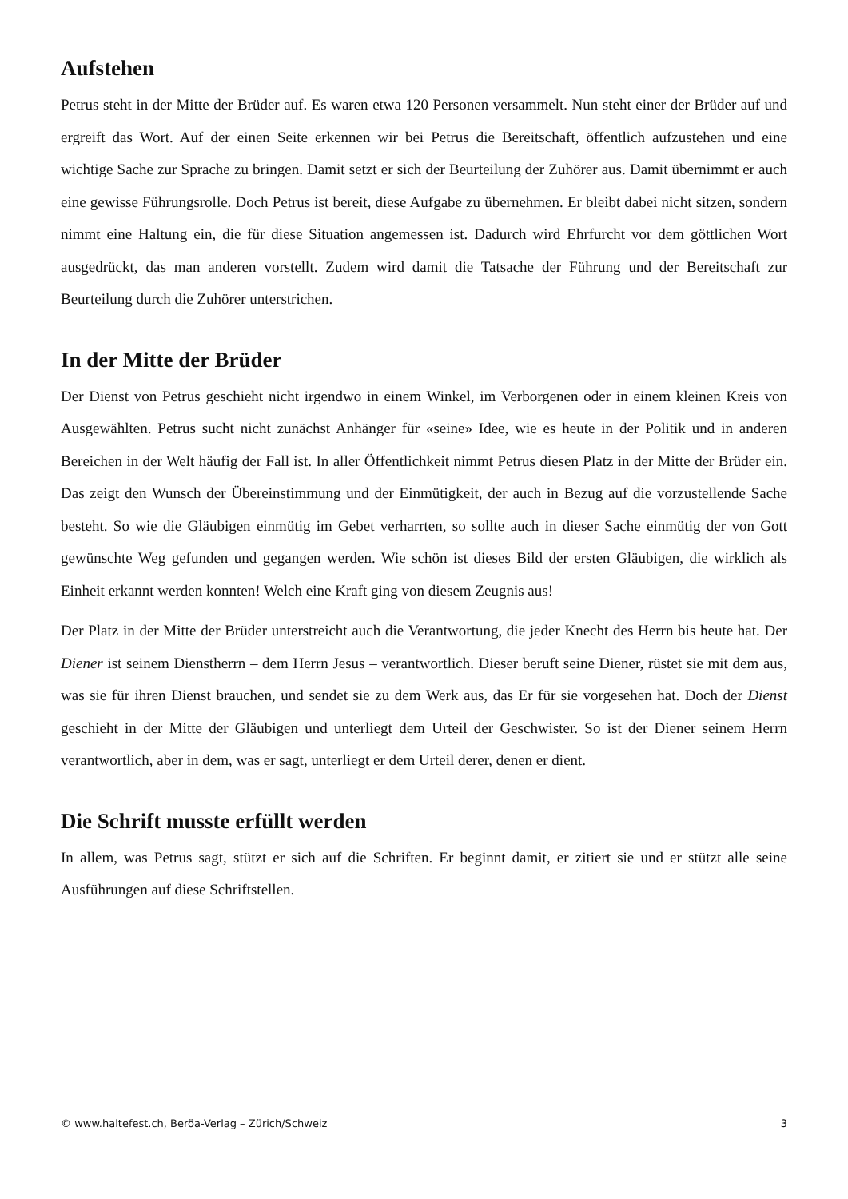Aufstehen
Petrus steht in der Mitte der Brüder auf. Es waren etwa 120 Personen versammelt. Nun steht einer der Brüder auf und ergreift das Wort. Auf der einen Seite erkennen wir bei Petrus die Bereitschaft, öffentlich aufzustehen und eine wichtige Sache zur Sprache zu bringen. Damit setzt er sich der Beurteilung der Zuhörer aus. Damit übernimmt er auch eine gewisse Führungsrolle. Doch Petrus ist bereit, diese Aufgabe zu übernehmen. Er bleibt dabei nicht sitzen, sondern nimmt eine Haltung ein, die für diese Situation angemessen ist. Dadurch wird Ehrfurcht vor dem göttlichen Wort ausgedrückt, das man anderen vorstellt. Zudem wird damit die Tatsache der Führung und der Bereitschaft zur Beurteilung durch die Zuhörer unterstrichen.
In der Mitte der Brüder
Der Dienst von Petrus geschieht nicht irgendwo in einem Winkel, im Verborgenen oder in einem kleinen Kreis von Ausgewählten. Petrus sucht nicht zunächst Anhänger für «seine» Idee, wie es heute in der Politik und in anderen Bereichen in der Welt häufig der Fall ist. In aller Öffentlichkeit nimmt Petrus diesen Platz in der Mitte der Brüder ein. Das zeigt den Wunsch der Übereinstimmung und der Einmütigkeit, der auch in Bezug auf die vorzustellende Sache besteht. So wie die Gläubigen einmütig im Gebet verharrten, so sollte auch in dieser Sache einmütig der von Gott gewünschte Weg gefunden und gegangen werden. Wie schön ist dieses Bild der ersten Gläubigen, die wirklich als Einheit erkannt werden konnten! Welch eine Kraft ging von diesem Zeugnis aus!
Der Platz in der Mitte der Brüder unterstreicht auch die Verantwortung, die jeder Knecht des Herrn bis heute hat. Der Diener ist seinem Dienstherrn – dem Herrn Jesus – verantwortlich. Dieser beruft seine Diener, rüstet sie mit dem aus, was sie für ihren Dienst brauchen, und sendet sie zu dem Werk aus, das Er für sie vorgesehen hat. Doch der Dienst geschieht in der Mitte der Gläubigen und unterliegt dem Urteil der Geschwister. So ist der Diener seinem Herrn verantwortlich, aber in dem, was er sagt, unterliegt er dem Urteil derer, denen er dient.
Die Schrift musste erfüllt werden
In allem, was Petrus sagt, stützt er sich auf die Schriften. Er beginnt damit, er zitiert sie und er stützt alle seine Ausführungen auf diese Schriftstellen.
© www.haltefest.ch, Beröa-Verlag – Zürich/Schweiz 3